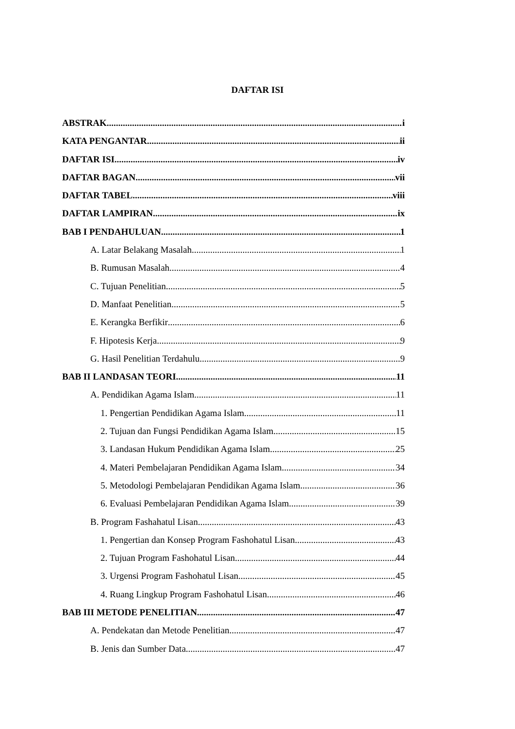DAFTAR ISI
ABSTRAK i
KATA PENGANTAR ii
DAFTAR ISI iv
DAFTAR BAGAN vii
DAFTAR TABEL viii
DAFTAR LAMPIRAN ix
BAB I PENDAHULUAN 1
A. Latar Belakang Masalah 1
B. Rumusan Masalah 4
C. Tujuan Penelitian 5
D. Manfaat Penelitian 5
E. Kerangka Berfikir 6
F. Hipotesis Kerja 9
G. Hasil Penelitian Terdahulu 9
BAB II LANDASAN TEORI 11
A. Pendidikan Agama Islam 11
1. Pengertian Pendidikan Agama Islam 11
2. Tujuan dan Fungsi Pendidikan Agama Islam 15
3. Landasan Hukum Pendidikan Agama Islam 25
4. Materi Pembelajaran Pendidikan Agama Islam 34
5. Metodologi Pembelajaran Pendidikan Agama Islam 36
6. Evaluasi Pembelajaran Pendidikan Agama Islam 39
B. Program Fashahatul Lisan 43
1. Pengertian dan Konsep Program Fashohatul Lisan 43
2. Tujuan Program Fashohatul Lisan 44
3. Urgensi Program Fashohatul Lisan 45
4. Ruang Lingkup Program Fashohatul Lisan 46
BAB III METODE PENELITIAN 47
A. Pendekatan dan Metode Penelitian 47
B. Jenis dan Sumber Data 47